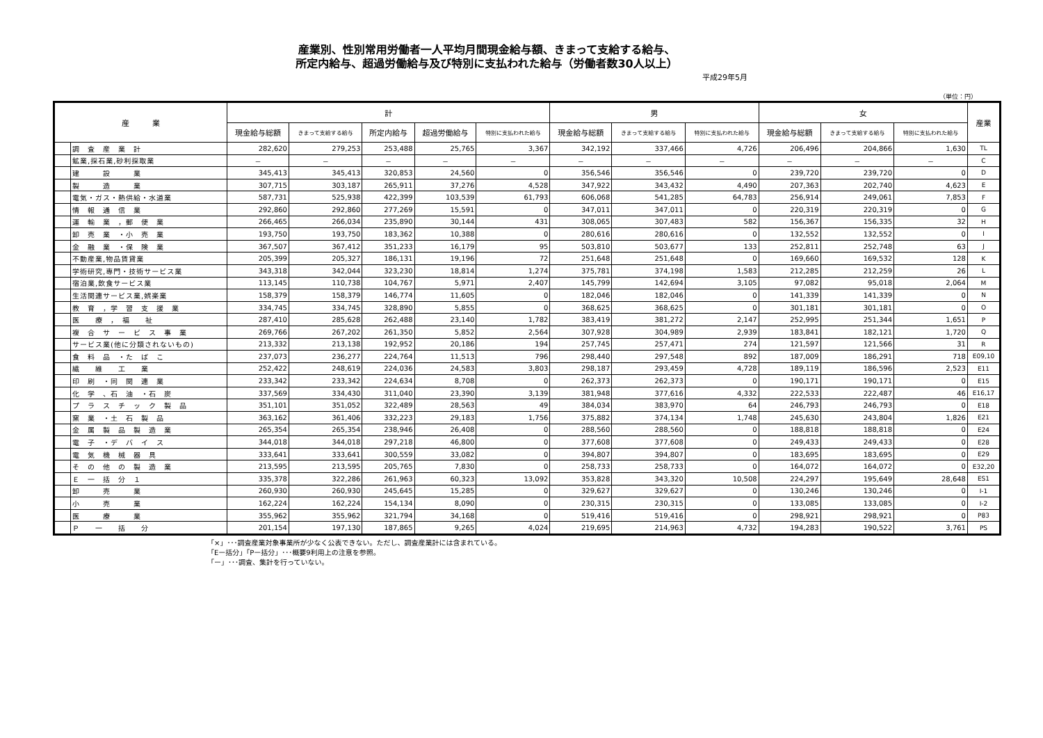産業別、性別常用労働者一人平均月間現金給与額、きまって支給する給与、
所定内給与、超過労働給与及び特別に支払われた給与（労働者数30人以上）
平成29年5月
（単位：円）
| 産 業 | | 計 | | | | | 男 | | | 女 | | | 産業 |
| --- | --- | --- | --- | --- | --- | --- | --- | --- | --- | --- | --- | --- | --- |
| | | 現金給与総額 | きまって支給する給与 | 所定内給与 | 超過労働給与 | 特別に支払われた給与 | 現金給与総額 | きまって支給する給与 | 特別に支払われた給与 | 現金給与総額 | きまって支給する給与 | 特別に支払われた給与 | |
| | 調 査 産 業 計 | 282,620 | 279,253 | 253,488 | 25,765 | 3,367 | 342,192 | 337,466 | 4,726 | 206,496 | 204,866 | 1,630 | TL |
| | 鉱業,採石業,砂利採取業 | － | － | － | － | － | － | － | － | － | － | － | C |
| | 建 設 業 | 345,413 | 345,413 | 320,853 | 24,560 | 0 | 356,546 | 356,546 | 0 | 239,720 | 239,720 | 0 | D |
| | 製 造 業 | 307,715 | 303,187 | 265,911 | 37,276 | 4,528 | 347,922 | 343,432 | 4,490 | 207,363 | 202,740 | 4,623 | E |
| | 電気・ガス・熱供給・水道業 | 587,731 | 525,938 | 422,399 | 103,539 | 61,793 | 606,068 | 541,285 | 64,783 | 256,914 | 249,061 | 7,853 | F |
| | 情 報 通 信 業 | 292,860 | 292,860 | 277,269 | 15,591 | 0 | 347,011 | 347,011 | 0 | 220,319 | 220,319 | 0 | G |
| | 運 輸 業 ，郵 便 業 | 266,465 | 266,034 | 235,890 | 30,144 | 431 | 308,065 | 307,483 | 582 | 156,367 | 156,335 | 32 | H |
| | 卸 売 業 ・小 売 業 | 193,750 | 193,750 | 183,362 | 10,388 | 0 | 280,616 | 280,616 | 0 | 132,552 | 132,552 | 0 | I |
| | 金 融 業 ・保 険 業 | 367,507 | 367,412 | 351,233 | 16,179 | 95 | 503,810 | 503,677 | 133 | 252,811 | 252,748 | 63 | J |
| | 不動産業,物品賃貸業 | 205,399 | 205,327 | 186,131 | 19,196 | 72 | 251,648 | 251,648 | 0 | 169,660 | 169,532 | 128 | K |
| | 学術研究,専門・技術サービス業 | 343,318 | 342,044 | 323,230 | 18,814 | 1,274 | 375,781 | 374,198 | 1,583 | 212,285 | 212,259 | 26 | L |
| | 宿泊業,飲食サービス業 | 113,145 | 110,738 | 104,767 | 5,971 | 2,407 | 145,799 | 142,694 | 3,105 | 97,082 | 95,018 | 2,064 | M |
| | 生活関連サービス業,娯楽業 | 158,379 | 158,379 | 146,774 | 11,605 | 0 | 182,046 | 182,046 | 0 | 141,339 | 141,339 | 0 | N |
| | 教 育 ，学 習 支 援 業 | 334,745 | 334,745 | 328,890 | 5,855 | 0 | 368,625 | 368,625 | 0 | 301,181 | 301,181 | 0 | O |
| | 医 療 ， 福 祉 | 287,410 | 285,628 | 262,488 | 23,140 | 1,782 | 383,419 | 381,272 | 2,147 | 252,995 | 251,344 | 1,651 | P |
| | 複 合 サ ー ビ ス 事 業 | 269,766 | 267,202 | 261,350 | 5,852 | 2,564 | 307,928 | 304,989 | 2,939 | 183,841 | 182,121 | 1,720 | Q |
| | サービス業(他に分類されないもの) | 213,332 | 213,138 | 192,952 | 20,186 | 194 | 257,745 | 257,471 | 274 | 121,597 | 121,566 | 31 | R |
| | 食 料 品 ・た ば こ | 237,073 | 236,277 | 224,764 | 11,513 | 796 | 298,440 | 297,548 | 892 | 187,009 | 186,291 | 718 | E09,10 |
| | 繊 維 工 業 | 252,422 | 248,619 | 224,036 | 24,583 | 3,803 | 298,187 | 293,459 | 4,728 | 189,119 | 186,596 | 2,523 | E11 |
| | 印 刷 ・同 関 連 業 | 233,342 | 233,342 | 224,634 | 8,708 | 0 | 262,373 | 262,373 | 0 | 190,171 | 190,171 | 0 | E15 |
| | 化 学 、石 油 ・石 炭 | 337,569 | 334,430 | 311,040 | 23,390 | 3,139 | 381,948 | 377,616 | 4,332 | 222,533 | 222,487 | 46 | E16,17 |
| | プ ラ ス チ ッ ク 製 品 | 351,101 | 351,052 | 322,489 | 28,563 | 49 | 384,034 | 383,970 | 64 | 246,793 | 246,793 | 0 | E18 |
| | 窯 業 ・土 石 製 品 | 363,162 | 361,406 | 332,223 | 29,183 | 1,756 | 375,882 | 374,134 | 1,748 | 245,630 | 243,804 | 1,826 | E21 |
| | 金 属 製 品 製 造 業 | 265,354 | 265,354 | 238,946 | 26,408 | 0 | 288,560 | 288,560 | 0 | 188,818 | 188,818 | 0 | E24 |
| | 電 子 ・デ バ イ ス | 344,018 | 344,018 | 297,218 | 46,800 | 0 | 377,608 | 377,608 | 0 | 249,433 | 249,433 | 0 | E28 |
| | 電 気 機 械 器 具 | 333,641 | 333,641 | 300,559 | 33,082 | 0 | 394,807 | 394,807 | 0 | 183,695 | 183,695 | 0 | E29 |
| | そ の 他 の 製 造 業 | 213,595 | 213,595 | 205,765 | 7,830 | 0 | 258,733 | 258,733 | 0 | 164,072 | 164,072 | 0 | E32,20 |
| | Ｅ 一 括 分 １ | 335,378 | 322,286 | 261,963 | 60,323 | 13,092 | 353,828 | 343,320 | 10,508 | 224,297 | 195,649 | 28,648 | ES1 |
| | 卸 売 業 | 260,930 | 260,930 | 245,645 | 15,285 | 0 | 329,627 | 329,627 | 0 | 130,246 | 130,246 | 0 | I-1 |
| | 小 売 業 | 162,224 | 162,224 | 154,134 | 8,090 | 0 | 230,315 | 230,315 | 0 | 133,085 | 133,085 | 0 | I-2 |
| | 医 療 業 | 355,962 | 355,962 | 321,794 | 34,168 | 0 | 519,416 | 519,416 | 0 | 298,921 | 298,921 | 0 | P83 |
| | Ｐ 一 括 分 | 201,154 | 197,130 | 187,865 | 9,265 | 4,024 | 219,695 | 214,963 | 4,732 | 194,283 | 190,522 | 3,761 | PS |
「×」･･･調査産業対象事業所が少なく公表できない。ただし、調査産業計には含まれている。
「Eー括分」「Pー括分」･･･概要9利用上の注意を参照。
「ー」･･･調査、集計を行っていない。